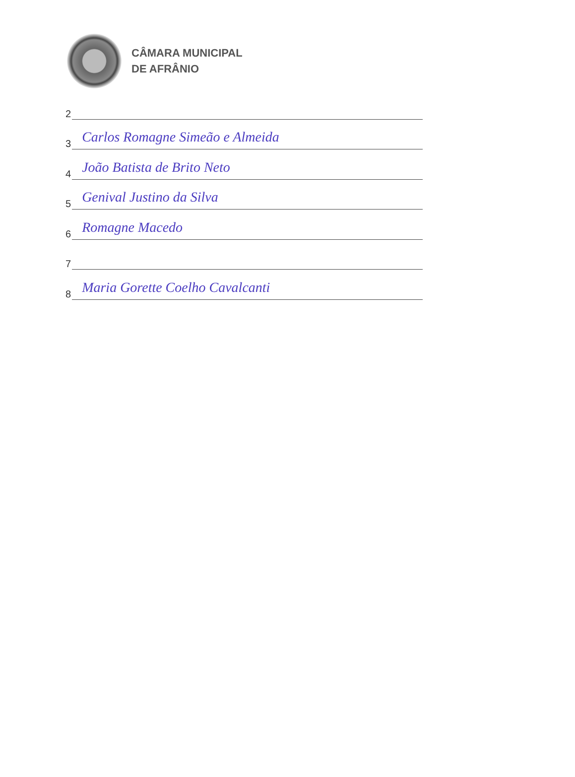CÂMARA MUNICIPAL
DE AFRÂNIO
2
3
Carlos Romagne Simeão e Almeida
4
João Batista de Brito Neto
5
Genival Justino da Silva
6
Romagne Macedo
7
8
Maria Gorette Coelho Cavalcanti